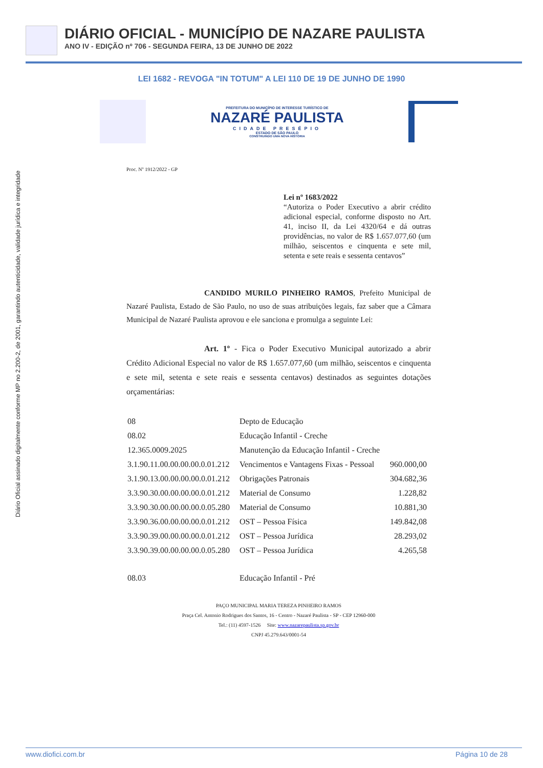DIÁRIO OFICIAL - MUNICÍPIO DE NAZARE PAULISTA
ANO IV - EDIÇÃO nº 706 - SEGUNDA FEIRA, 13 DE JUNHO DE 2022
Diário Oficial assinado digitalmente conforme MP no 2.200-2, de 2001, garantindo autenticidade, validade jurídica e integridade
LEI 1682 - REVOGA "IN TOTUM" A LEI 110 DE 19 DE JUNHO DE 1990
PREFEITURA DO MUNICÍPIO DE INTERESSE TURÍSTICO DE
NAZARÉ PAULISTA
CIDADE PRESÉPIO
ESTADO DE SÃO PAULO
CONSTRUINDO UMA NOVA HISTÓRIA
Proc. Nº 1912/2022 - GP
Lei nº 1683/2022
“Autoriza o Poder Executivo a abrir crédito adicional especial, conforme disposto no Art. 41, inciso II, da Lei 4320/64 e dá outras providências, no valor de R$ 1.657.077,60 (um milhão, seiscentos e cinquenta e sete mil, setenta e sete reais e sessenta centavos”
CANDIDO MURILO PINHEIRO RAMOS, Prefeito Municipal de Nazaré Paulista, Estado de São Paulo, no uso de suas atribuições legais, faz saber que a Câmara Municipal de Nazaré Paulista aprovou e ele sanciona e promulga a seguinte Lei:
Art. 1º - Fica o Poder Executivo Municipal autorizado a abrir Crédito Adicional Especial no valor de R$ 1.657.077,60 (um milhão, seiscentos e cinquenta e sete mil, setenta e sete reais e sessenta centavos) destinados as seguintes dotações orçamentárias:
| 08 | Depto de Educação | |
| 08.02 | Educação Infantil - Creche | |
| 12.365.0009.2025 | Manutenção da Educação Infantil - Creche | |
| 3.1.90.11.00.00.00.00.0.01.212 | Vencimentos e Vantagens Fixas - Pessoal | 960.000,00 |
| 3.1.90.13.00.00.00.00.0.01.212 | Obrigações Patronais | 304.682,36 |
| 3.3.90.30.00.00.00.00.0.01.212 | Material de Consumo | 1.228,82 |
| 3.3.90.30.00.00.00.00.0.05.280 | Material de Consumo | 10.881,30 |
| 3.3.90.36.00.00.00.00.0.01.212 | OST – Pessoa Física | 149.842,08 |
| 3.3.90.39.00.00.00.00.0.01.212 | OST – Pessoa Jurídica | 28.293,02 |
| 3.3.90.39.00.00.00.00.0.05.280 | OST – Pessoa Jurídica | 4.265,58 |
| 08.03 | Educação Infantil - Pré | |
PAÇO MUNICIPAL MARIA TEREZA PINHEIRO RAMOS
Praça Cel. Antonio Rodrigues dos Santos, 16 - Centro - Nazaré Paulista - SP - CEP 12960-000
Tel.: (11) 4597-1526 Site: www.nazarepaulista.sp.gov.br
CNPJ 45.279.643/0001-54
www.diofici.com.br Página 10 de 28